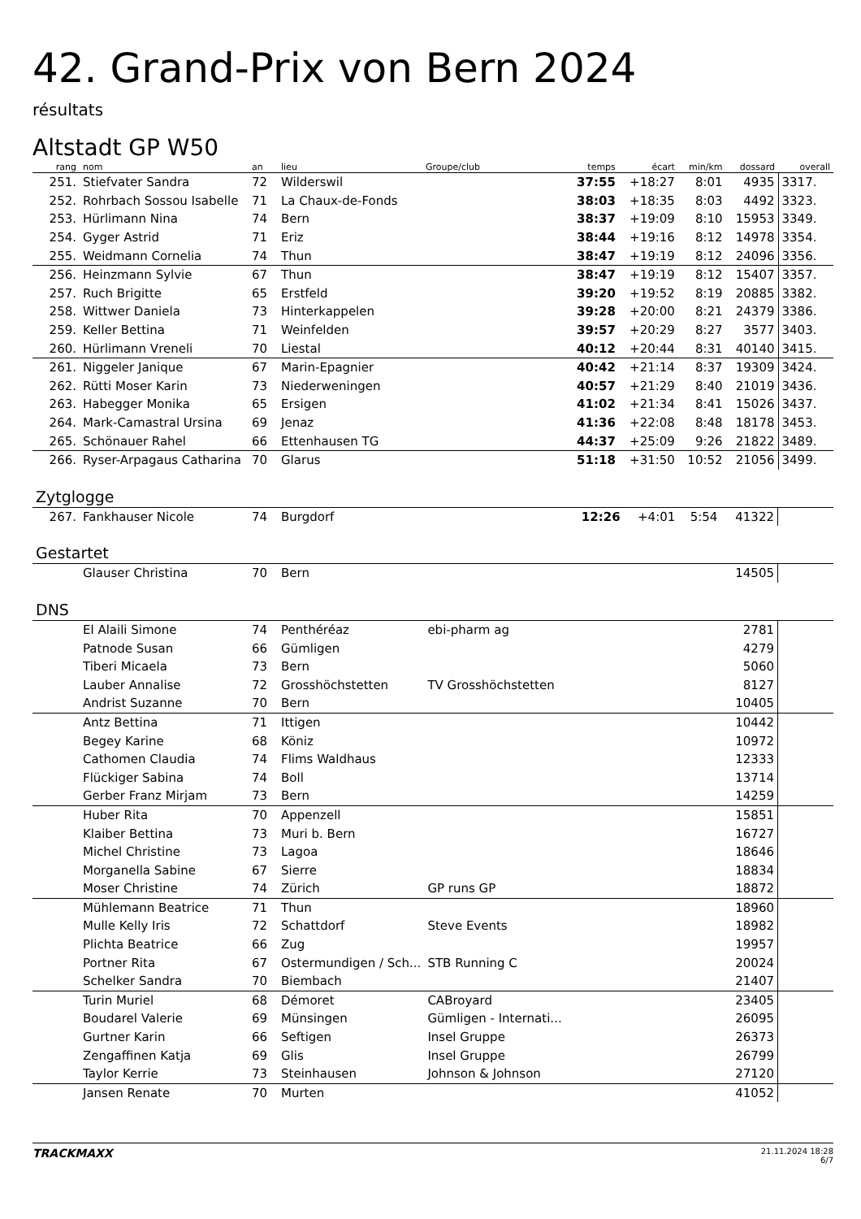42. Grand-Prix von Bern 2024
résultats
Altstadt GP W50
| rang | nom | an | lieu | Groupe/club | temps | écart | min/km | dossard | overall |
| --- | --- | --- | --- | --- | --- | --- | --- | --- | --- |
| 251. | Stiefvater Sandra | 72 | Wilderswil | | 37:55 | +18:27 | 8:01 | 4935 | 3317. |
| 252. | Rohrbach Sossou Isabelle | 71 | La Chaux-de-Fonds | | 38:03 | +18:35 | 8:03 | 4492 | 3323. |
| 253. | Hürlimann Nina | 74 | Bern | | 38:37 | +19:09 | 8:10 | 15953 | 3349. |
| 254. | Gyger Astrid | 71 | Eriz | | 38:44 | +19:16 | 8:12 | 14978 | 3354. |
| 255. | Weidmann Cornelia | 74 | Thun | | 38:47 | +19:19 | 8:12 | 24096 | 3356. |
| 256. | Heinzmann Sylvie | 67 | Thun | | 38:47 | +19:19 | 8:12 | 15407 | 3357. |
| 257. | Ruch Brigitte | 65 | Erstfeld | | 39:20 | +19:52 | 8:19 | 20885 | 3382. |
| 258. | Wittwer Daniela | 73 | Hinterkappelen | | 39:28 | +20:00 | 8:21 | 24379 | 3386. |
| 259. | Keller Bettina | 71 | Weinfelden | | 39:57 | +20:29 | 8:27 | 3577 | 3403. |
| 260. | Hürlimann Vreneli | 70 | Liestal | | 40:12 | +20:44 | 8:31 | 40140 | 3415. |
| 261. | Niggeler Janique | 67 | Marin-Epagnier | | 40:42 | +21:14 | 8:37 | 19309 | 3424. |
| 262. | Rütti Moser Karin | 73 | Niederweningen | | 40:57 | +21:29 | 8:40 | 21019 | 3436. |
| 263. | Habegger Monika | 65 | Ersigen | | 41:02 | +21:34 | 8:41 | 15026 | 3437. |
| 264. | Mark-Camastral Ursina | 69 | Jenaz | | 41:36 | +22:08 | 8:48 | 18178 | 3453. |
| 265. | Schönauer Rahel | 66 | Ettenhausen TG | | 44:37 | +25:09 | 9:26 | 21822 | 3489. |
| 266. | Ryser-Arpagaus Catharina | 70 | Glarus | | 51:18 | +31:50 | 10:52 | 21056 | 3499. |
Zytglogge
| 267. | Fankhauser Nicole | 74 | Burgdorf | | 12:26 | +4:01 | 5:54 | 41322 | |
Gestartet
| | Glauser Christina | 70 | Bern | | | 14505 | |
DNS
| | El Alaili Simone | 74 | Penthéréaz | ebi-pharm ag | 2781 | |
| | Patnode Susan | 66 | Gümligen | | 4279 | |
| | Tiberi Micaela | 73 | Bern | | 5060 | |
| | Lauber Annalise | 72 | Grosshöchstetten | TV Grosshöchstetten | 8127 | |
| | Andrist Suzanne | 70 | Bern | | 10405 | |
| | Antz Bettina | 71 | Ittigen | | 10442 | |
| | Begey Karine | 68 | Köniz | | 10972 | |
| | Cathomen Claudia | 74 | Flims Waldhaus | | 12333 | |
| | Flückiger Sabina | 74 | Boll | | 13714 | |
| | Gerber Franz Mirjam | 73 | Bern | | 14259 | |
| | Huber Rita | 70 | Appenzell | | 15851 | |
| | Klaiber Bettina | 73 | Muri b. Bern | | 16727 | |
| | Michel Christine | 73 | Lagoa | | 18646 | |
| | Morganella Sabine | 67 | Sierre | | 18834 | |
| | Moser Christine | 74 | Zürich | GP runs GP | 18872 | |
| | Mühlemann Beatrice | 71 | Thun | | 18960 | |
| | Mulle Kelly Iris | 72 | Schattdorf | Steve Events | 18982 | |
| | Plichta Beatrice | 66 | Zug | | 19957 | |
| | Portner Rita | 67 | Ostermundigen / Sch... | STB Running C | 20024 | |
| | Schelker Sandra | 70 | Biembach | | 21407 | |
| | Turin Muriel | 68 | Démoret | CABroyard | 23405 | |
| | Boudarel Valerie | 69 | Münsingen | Gümligen - Internati... | 26095 | |
| | Gurtner Karin | 66 | Seftigen | Insel Gruppe | 26373 | |
| | Zengaffinen Katja | 69 | Glis | Insel Gruppe | 26799 | |
| | Taylor Kerrie | 73 | Steinhausen | Johnson & Johnson | 27120 | |
| | Jansen Renate | 70 | Murten | | 41052 | |
TRACKMAXX
21.11.2024 18:28
6/7